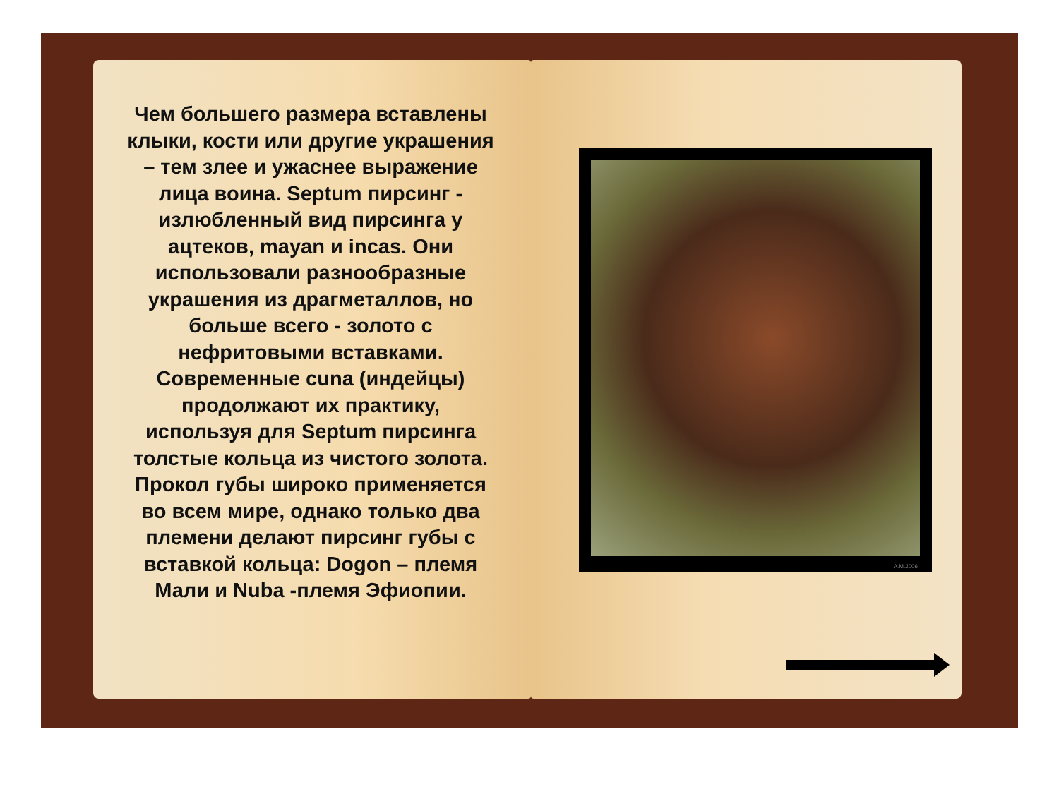Чем большего размера вставлены клыки, кости или другие украшения – тем злее и ужаснее выражение лица воина. Septum пирсинг - излюбленный вид пирсинга у ацтеков, mayan и incas. Они использовали разнообразные украшения из драгметаллов, но больше всего - золото с нефритовыми вставками. Современные cuna (индейцы) продолжают их практику, используя для Septum пирсинга толстые кольца из чистого золота. Прокол губы широко применяется во всем мире, однако только два племени делают пирсинг губы с вставкой кольца: Dogon – племя Мали и Nuba -племя Эфиопии.
A.M.2006